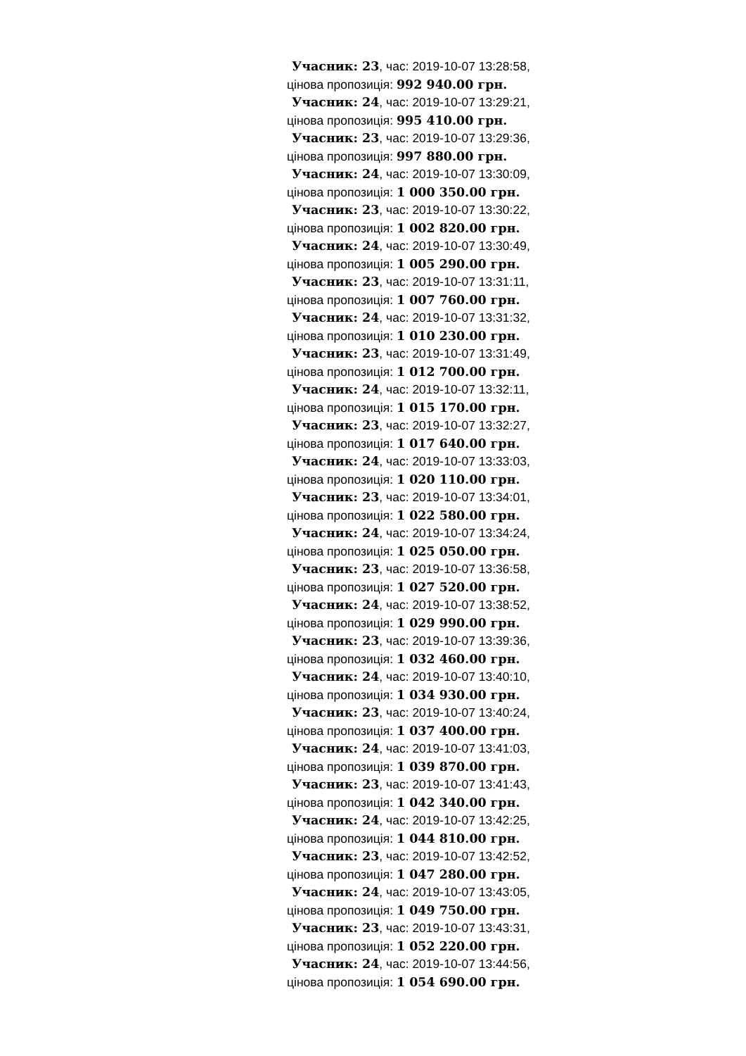Учасник: 23, час: 2019-10-07 13:28:58,
цінова пропозиція: 992 940.00 грн.
Учасник: 24, час: 2019-10-07 13:29:21,
цінова пропозиція: 995 410.00 грн.
Учасник: 23, час: 2019-10-07 13:29:36,
цінова пропозиція: 997 880.00 грн.
Учасник: 24, час: 2019-10-07 13:30:09,
цінова пропозиція: 1 000 350.00 грн.
Учасник: 23, час: 2019-10-07 13:30:22,
цінова пропозиція: 1 002 820.00 грн.
Учасник: 24, час: 2019-10-07 13:30:49,
цінова пропозиція: 1 005 290.00 грн.
Учасник: 23, час: 2019-10-07 13:31:11,
цінова пропозиція: 1 007 760.00 грн.
Учасник: 24, час: 2019-10-07 13:31:32,
цінова пропозиція: 1 010 230.00 грн.
Учасник: 23, час: 2019-10-07 13:31:49,
цінова пропозиція: 1 012 700.00 грн.
Учасник: 24, час: 2019-10-07 13:32:11,
цінова пропозиція: 1 015 170.00 грн.
Учасник: 23, час: 2019-10-07 13:32:27,
цінова пропозиція: 1 017 640.00 грн.
Учасник: 24, час: 2019-10-07 13:33:03,
цінова пропозиція: 1 020 110.00 грн.
Учасник: 23, час: 2019-10-07 13:34:01,
цінова пропозиція: 1 022 580.00 грн.
Учасник: 24, час: 2019-10-07 13:34:24,
цінова пропозиція: 1 025 050.00 грн.
Учасник: 23, час: 2019-10-07 13:36:58,
цінова пропозиція: 1 027 520.00 грн.
Учасник: 24, час: 2019-10-07 13:38:52,
цінова пропозиція: 1 029 990.00 грн.
Учасник: 23, час: 2019-10-07 13:39:36,
цінова пропозиція: 1 032 460.00 грн.
Учасник: 24, час: 2019-10-07 13:40:10,
цінова пропозиція: 1 034 930.00 грн.
Учасник: 23, час: 2019-10-07 13:40:24,
цінова пропозиція: 1 037 400.00 грн.
Учасник: 24, час: 2019-10-07 13:41:03,
цінова пропозиція: 1 039 870.00 грн.
Учасник: 23, час: 2019-10-07 13:41:43,
цінова пропозиція: 1 042 340.00 грн.
Учасник: 24, час: 2019-10-07 13:42:25,
цінова пропозиція: 1 044 810.00 грн.
Учасник: 23, час: 2019-10-07 13:42:52,
цінова пропозиція: 1 047 280.00 грн.
Учасник: 24, час: 2019-10-07 13:43:05,
цінова пропозиція: 1 049 750.00 грн.
Учасник: 23, час: 2019-10-07 13:43:31,
цінова пропозиція: 1 052 220.00 грн.
Учасник: 24, час: 2019-10-07 13:44:56,
цінова пропозиція: 1 054 690.00 грн.